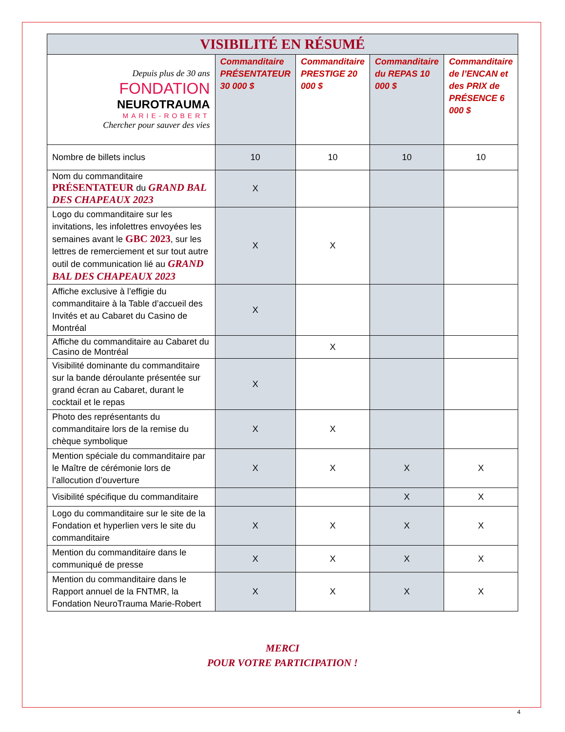| VISIBILITÉ EN RÉSUMÉ | | | | |
| Depuis plus de 30 ans FONDATION NEUROTRAUMA MARIE-ROBERT Chercher pour sauver des vies | Commanditaire PRÉSENTATEUR 30 000 $ | Commanditaire PRESTIGE 20 000 $ | Commanditaire du REPAS 10 000 $ | Commanditaire de l’ENCAN et des PRIX de PRÉSENCE 6 000 $ |
| Nombre de billets inclus | 10 | 10 | 10 | 10 |
| Nom du commanditaire PRÉSENTATEUR du GRAND BAL DES CHAPEAUX 2023 | X | | | |
| Logo du commanditaire sur les invitations, les infolettres envoyées les semaines avant le GBC 2023 , sur les lettres de remerciement et sur tout autre outil de communication lié au GRAND BAL DES CHAPEAUX 2023 | X | X | | |
| Affiche exclusive à l’effigie du commanditaire à la Table d’accueil des Invités et au Cabaret du Casino de Montréal | X | | | |
| Affiche du commanditaire au Cabaret du Casino de Montréal | | X | | |
| Visibilité dominante du commanditaire sur la bande déroulante présentée sur grand écran au Cabaret, durant le cocktail et le repas | X | | | |
| Photo des représentants du commanditaire lors de la remise du chèque symbolique | X | X | | |
| Mention spéciale du commanditaire par le Maître de cérémonie lors de l’allocution d’ouverture | X | X | X | X |
| Visibilité spécifique du commanditaire | | | X | X |
| Logo du commanditaire sur le site de la Fondation et hyperlien vers le site du commanditaire | X | X | X | X |
| Mention du commanditaire dans le communiqué de presse | X | X | X | X |
| Mention du commanditaire dans le Rapport annuel de la FNTMR, la Fondation NeuroTrauma Marie-Robert | X | X | X | X |
MERCI
POUR VOTRE PARTICIPATION !
4